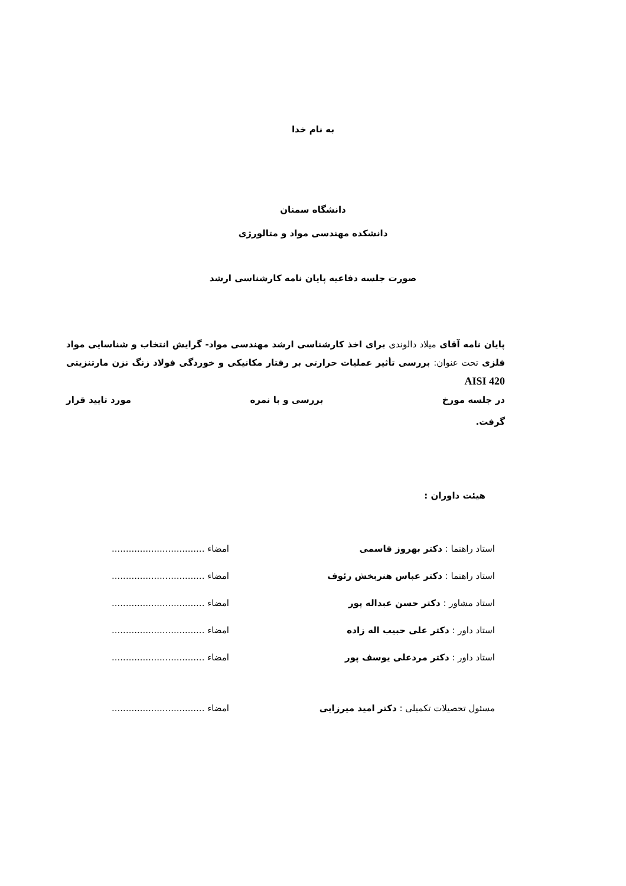به نام خدا
دانشگاه سمنان
دانشکده مهندسی مواد و متالورژی
صورت جلسه دفاعیه پایان نامه کارشناسی ارشد
پایان نامه آقای میلاد دالوندی برای اخذ کارشناسی ارشد مهندسی مواد- گرایش انتخاب و شناسایی مواد فلزی تحت عنوان: بررسی تأثیر عملیات حرارتی بر رفتار مکانیکی و خوردگی فولاد زنگ نزن مارتنزیتی AISI 420
در جلسه مورخ بررسی و با نمره مورد تایید قرار
گرفت.
هیئت داوران :
استاد راهنما : دکتر بهروز قاسمی امضاء .................................
استاد راهنما : دکتر عباس هنربخش رئوف امضاء .................................
استاد مشاور : دکتر حسن عبداله پور امضاء .................................
استاد داور : دکتر علی حبیب اله زاده امضاء .................................
استاد داور : دکتر مردعلی یوسف پور امضاء .................................
مسئول تحصیلات تکمیلی : دکتر امید میرزایی امضاء .................................